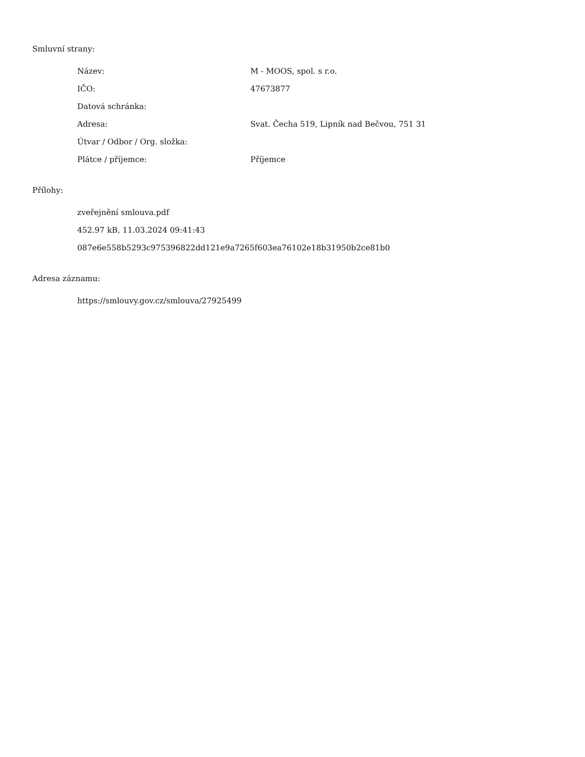Smluvní strany:
| Název: | M - MOOS, spol. s r.o. |
| IČO: | 47673877 |
| Datová schránka: | |
| Adresa: | Svat. Čecha 519, Lipník nad Bečvou, 751 31 |
| Útvar / Odbor / Org. složka: | |
| Plátce / příjemce: | Příjemce |
Přílohy:
zveřejnění smlouva.pdf
452.97 kB, 11.03.2024 09:41:43
087e6e558b5293c975396822dd121e9a7265f603ea76102e18b31950b2ce81b0
Adresa záznamu:
https://smlouvy.gov.cz/smlouva/27925499